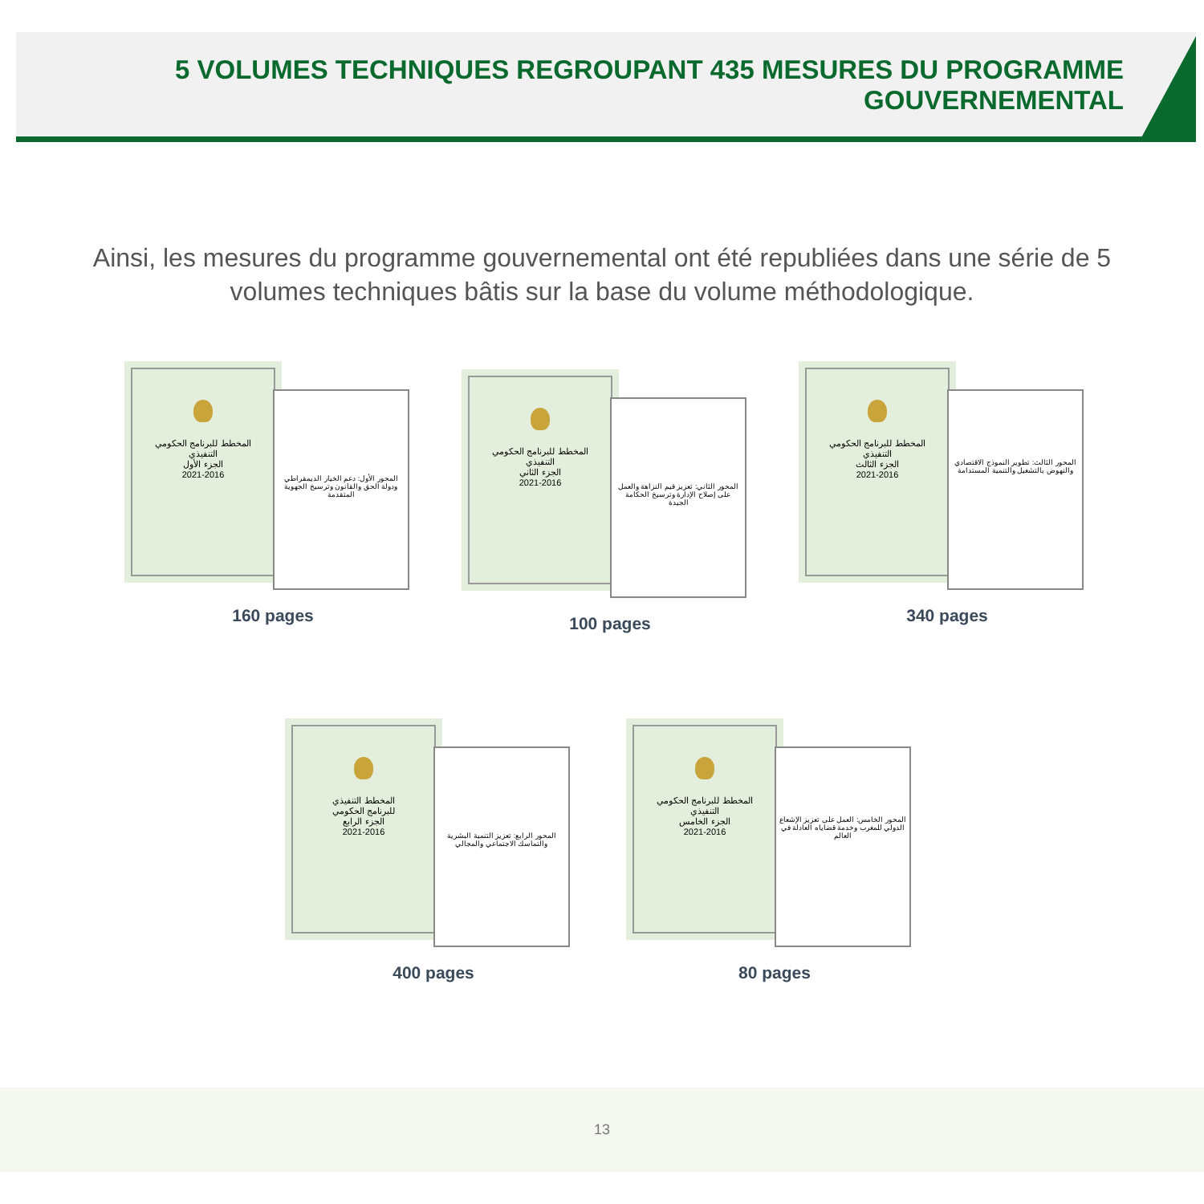5 VOLUMES TECHNIQUES REGROUPANT 435 MESURES DU PROGRAMME GOUVERNEMENTAL
Ainsi, les mesures du programme gouvernemental ont été republiées dans une série de 5 volumes techniques bâtis sur la base du volume méthodologique.
المخطط للبرنامج الحكومي
التنفيذي
الجزء الأول
2021-2016
المحور الأول: دعم الخيار الديمقراطي ودولة الحق والقانون وترسيخ الجهوية المتقدمة
160 pages
المخطط للبرنامج الحكومي
التنفيذي
الجزء الثاني
2021-2016
المحور الثاني: تعزيز قيم النزاهة والعمل على إصلاح الإدارة وترسيخ الحكامة الجيدة
100 pages
المخطط للبرنامج الحكومي
التنفيذي
الجزء الثالث
2021-2016
المحور الثالث: تطوير النموذج الاقتصادي والنهوض بالتشغيل والتنمية المستدامة
340 pages
المخطط التنفيذي
للبرنامج الحكومي
الجزء الرابع
2021-2016
المحور الرابع: تعزيز التنمية البشرية والتماسك الاجتماعي والمجالي
400 pages
المخطط للبرنامج الحكومي
التنفيذي
الجزء الخامس
2021-2016
المحور الخامس: العمل على تعزيز الإشعاع الدولي للمغرب وخدمة قضاياه العادلة في العالم
80 pages
13